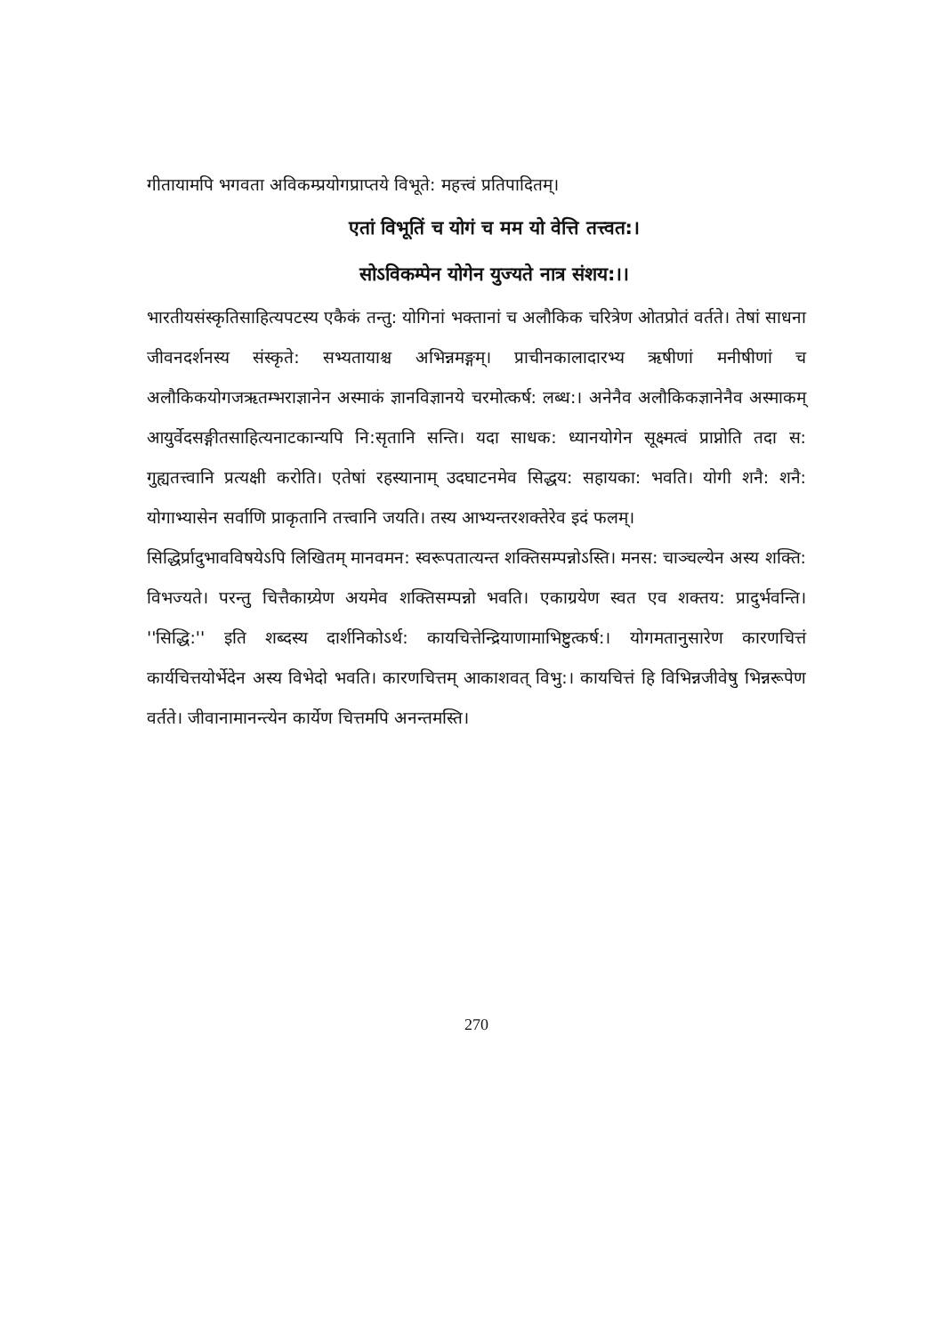गीतायामपि भगवता अविकम्प्रयोगप्राप्तये विभूते: महत्त्वं प्रतिपादितम्।
एतां विभूतिं च योगं च मम यो वेत्ति तत्त्वत:।
सोऽविकम्पेन योगेन युज्यते नात्र संशय:।।
भारतीयसंस्कृतिसाहित्यपटस्य एकैकं तन्तु: योगिनां भक्तानां च अलौकिक चरित्रेण ओतप्रोतं वर्तते। तेषां साधना जीवनदर्शनस्य संस्कृते: सभ्यतायाश्च अभिन्नमङ्गम्। प्राचीनकालादारभ्य ऋषीणां मनीषीणां च अलौकिकयोगजऋतम्भराज्ञानेन अस्माकं ज्ञानविज्ञानये चरमोत्कर्ष: लब्ध:। अनेनैव अलौकिकज्ञानेनैव अस्माकम् आयुर्वेदसङ्गीतसाहित्यनाटकान्यपि नि:सृतानि सन्ति। यदा साधक: ध्यानयोगेन सूक्ष्मत्वं प्राप्नोति तदा स: गुह्यतत्त्वानि प्रत्यक्षी करोति। एतेषां रहस्यानाम् उदघाटनमेव सिद्धय: सहायका: भवति। योगी शनै: शनै: योगाभ्यासेन सर्वाणि प्राकृतानि तत्त्वानि जयति। तस्य आभ्यन्तरशक्तेरेव इदं फलम्।
सिद्धिर्प्रादुभावविषयेऽपि लिखितम् मानवमन: स्वरूपतात्यन्त शक्तिसम्पन्नोऽस्ति। मनस: चाञ्चल्येन अस्य शक्ति: विभज्यते। परन्तु चित्तैकाग्र्येण अयमेव शक्तिसम्पन्नो भवति। एकाग्रयेण स्वत एव शक्तय: प्रादुर्भवन्ति। ''सिद्धि:'' इति शब्दस्य दार्शनिकोऽर्थ: कायचित्तेन्द्रियाणामाभिष्टुत्कर्ष:। योगमतानुसारेण कारणचित्तं कार्यचित्तयोर्भेदेन अस्य विभेदो भवति। कारणचित्तम् आकाशवत् विभु:। कायचित्तं हि विभिन्नजीवेषु भिन्नरूपेण वर्तते। जीवानामानन्त्येन कार्येण चित्तमपि अनन्तमस्ति।
270